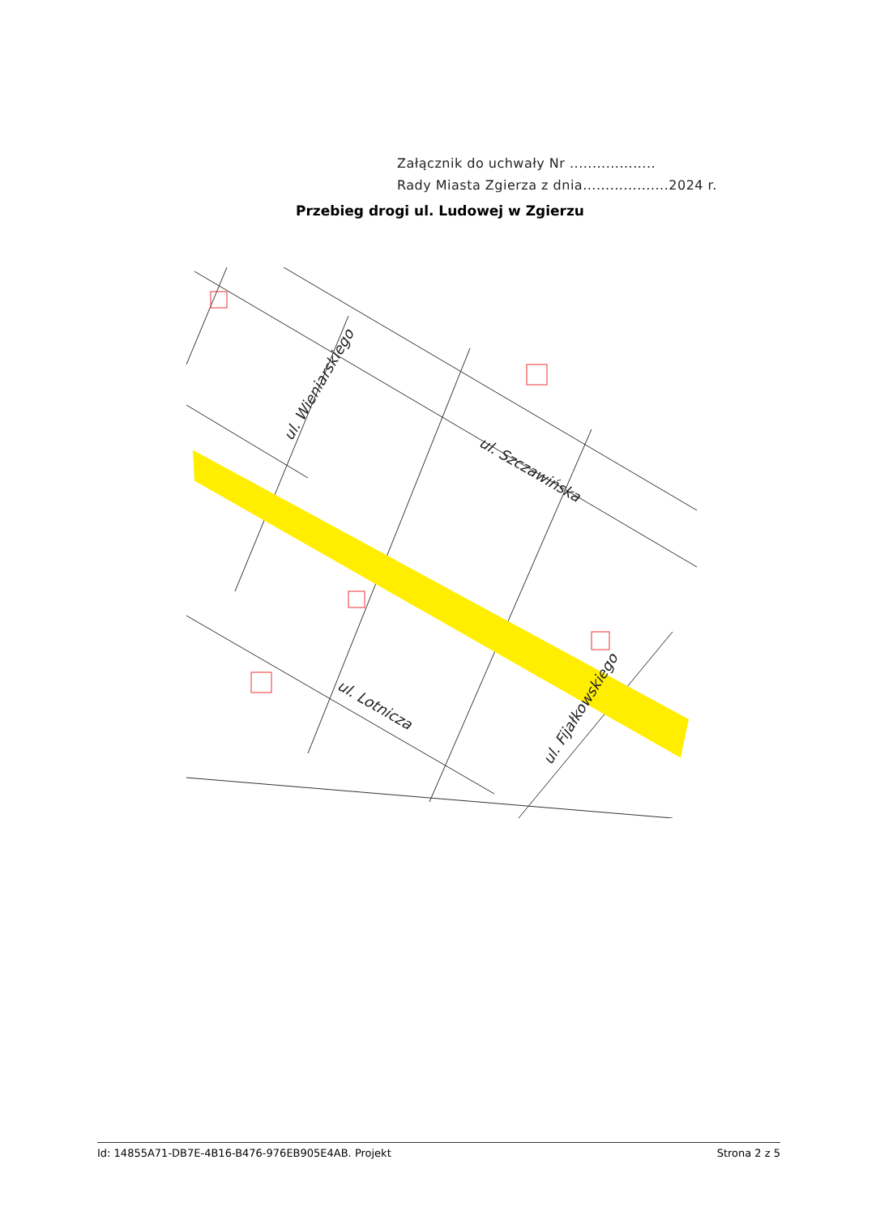Załącznik do uchwały Nr ...................
Rady Miasta Zgierza z dnia...................2024 r.
Przebieg drogi ul. Ludowej w Zgierzu
ul. Wieniarskiego
ul. Szczawińska
ul. Lotnicza
ul. Fijałkowskiego
Id: 14855A71-DB7E-4B16-B476-976EB905E4AB. Projekt Strona 2 z 5